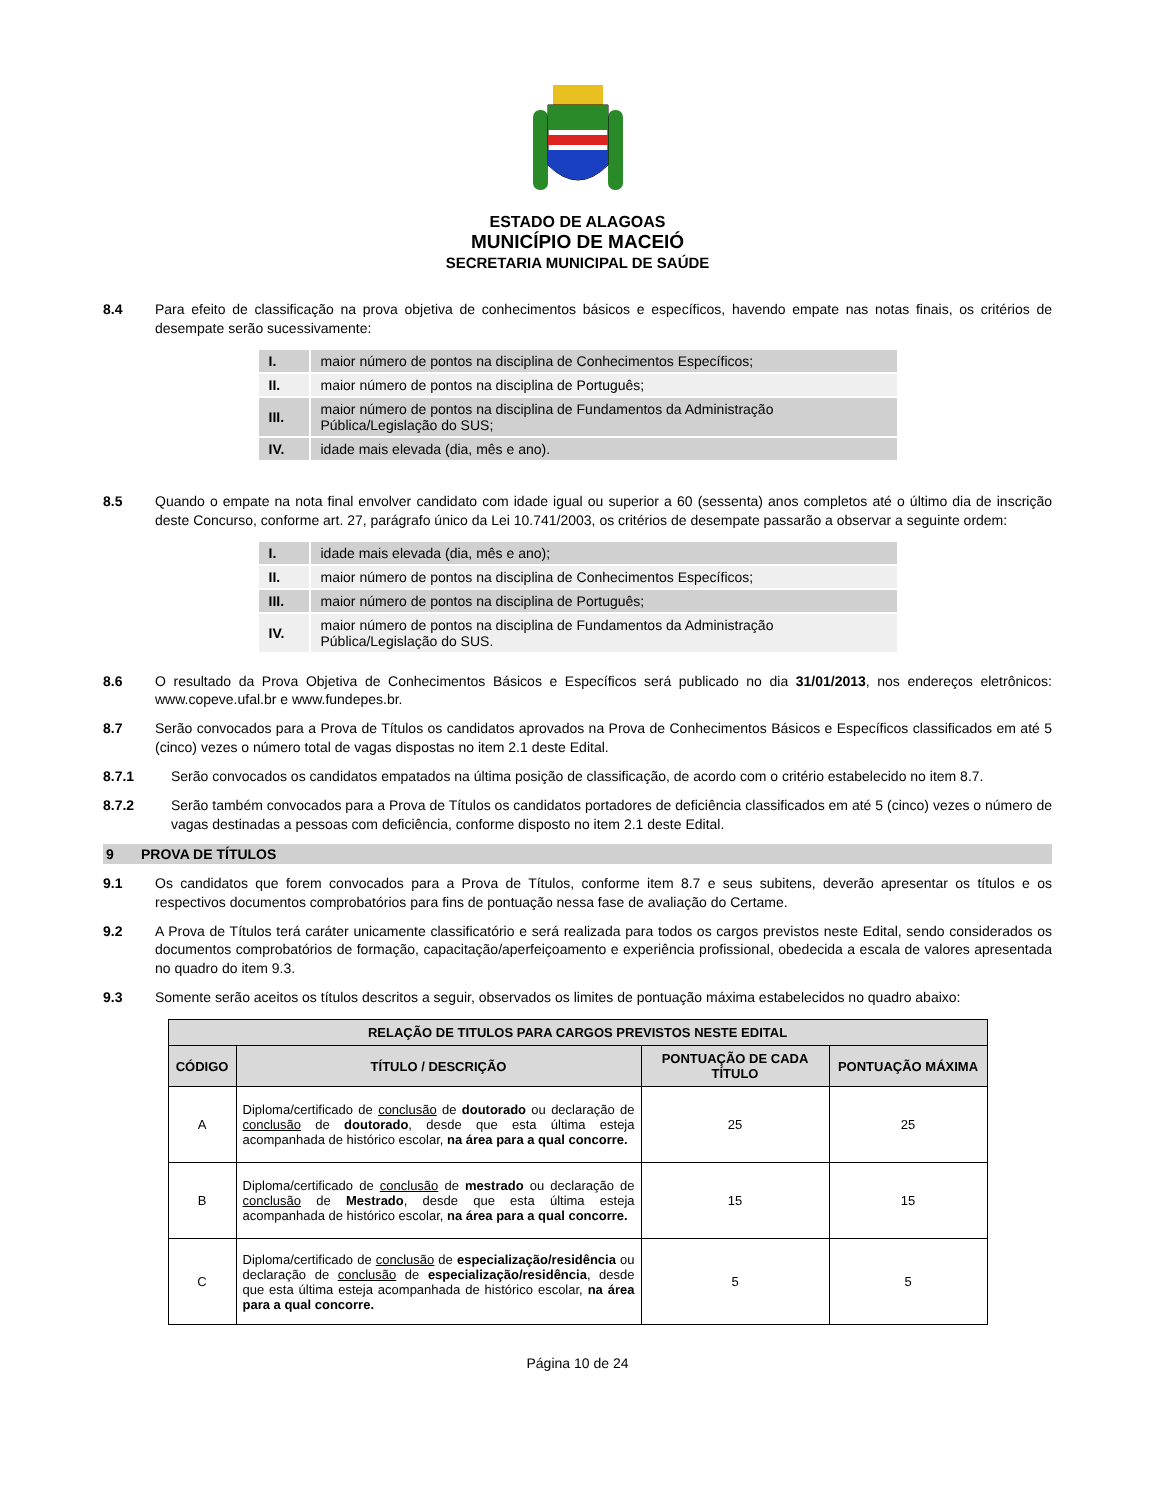ESTADO DE ALAGOAS
MUNICÍPIO DE MACEIÓ
SECRETARIA MUNICIPAL DE SAÚDE
8.4 Para efeito de classificação na prova objetiva de conhecimentos básicos e específicos, havendo empate nas notas finais, os critérios de desempate serão sucessivamente:
| I. | maior número de pontos na disciplina de Conhecimentos Específicos; |
| II. | maior número de pontos na disciplina de Português; |
| III. | maior número de pontos na disciplina de Fundamentos da Administração Pública/Legislação do SUS; |
| IV. | idade mais elevada (dia, mês e ano). |
8.5 Quando o empate na nota final envolver candidato com idade igual ou superior a 60 (sessenta) anos completos até o último dia de inscrição deste Concurso, conforme art. 27, parágrafo único da Lei 10.741/2003, os critérios de desempate passarão a observar a seguinte ordem:
| I. | idade mais elevada (dia, mês e ano); |
| II. | maior número de pontos na disciplina de Conhecimentos Específicos; |
| III. | maior número de pontos na disciplina de Português; |
| IV. | maior número de pontos na disciplina de Fundamentos da Administração Pública/Legislação do SUS. |
8.6 O resultado da Prova Objetiva de Conhecimentos Básicos e Específicos será publicado no dia 31/01/2013, nos endereços eletrônicos: www.copeve.ufal.br e www.fundepes.br.
8.7 Serão convocados para a Prova de Títulos os candidatos aprovados na Prova de Conhecimentos Básicos e Específicos classificados em até 5 (cinco) vezes o número total de vagas dispostas no item 2.1 deste Edital.
8.7.1 Serão convocados os candidatos empatados na última posição de classificação, de acordo com o critério estabelecido no item 8.7.
8.7.2 Serão também convocados para a Prova de Títulos os candidatos portadores de deficiência classificados em até 5 (cinco) vezes o número de vagas destinadas a pessoas com deficiência, conforme disposto no item 2.1 deste Edital.
9 PROVA DE TÍTULOS
9.1 Os candidatos que forem convocados para a Prova de Títulos, conforme item 8.7 e seus subitens, deverão apresentar os títulos e os respectivos documentos comprobatórios para fins de pontuação nessa fase de avaliação do Certame.
9.2 A Prova de Títulos terá caráter unicamente classificatório e será realizada para todos os cargos previstos neste Edital, sendo considerados os documentos comprobatórios de formação, capacitação/aperfeiçoamento e experiência profissional, obedecida a escala de valores apresentada no quadro do item 9.3.
9.3 Somente serão aceitos os títulos descritos a seguir, observados os limites de pontuação máxima estabelecidos no quadro abaixo:
| RELAÇÃO DE TITULOS PARA CARGOS PREVISTOS NESTE EDITAL | | | |
| --- | --- | --- | --- |
| CÓDIGO | TÍTULO / DESCRIÇÃO | PONTUAÇÃO DE CADA TÍTULO | PONTUAÇÃO MÁXIMA |
| A | Diploma/certificado de conclusão de doutorado ou declaração de conclusão de doutorado , desde que esta última esteja acompanhada de histórico escolar, na área para a qual concorre. | 25 | 25 |
| B | Diploma/certificado de conclusão de mestrado ou declaração de conclusão de Mestrado , desde que esta última esteja acompanhada de histórico escolar, na área para a qual concorre. | 15 | 15 |
| C | Diploma/certificado de conclusão de especialização/residência ou declaração de conclusão de especialização/residência , desde que esta última esteja acompanhada de histórico escolar, na área para a qual concorre. | 5 | 5 |
Página 10 de 24